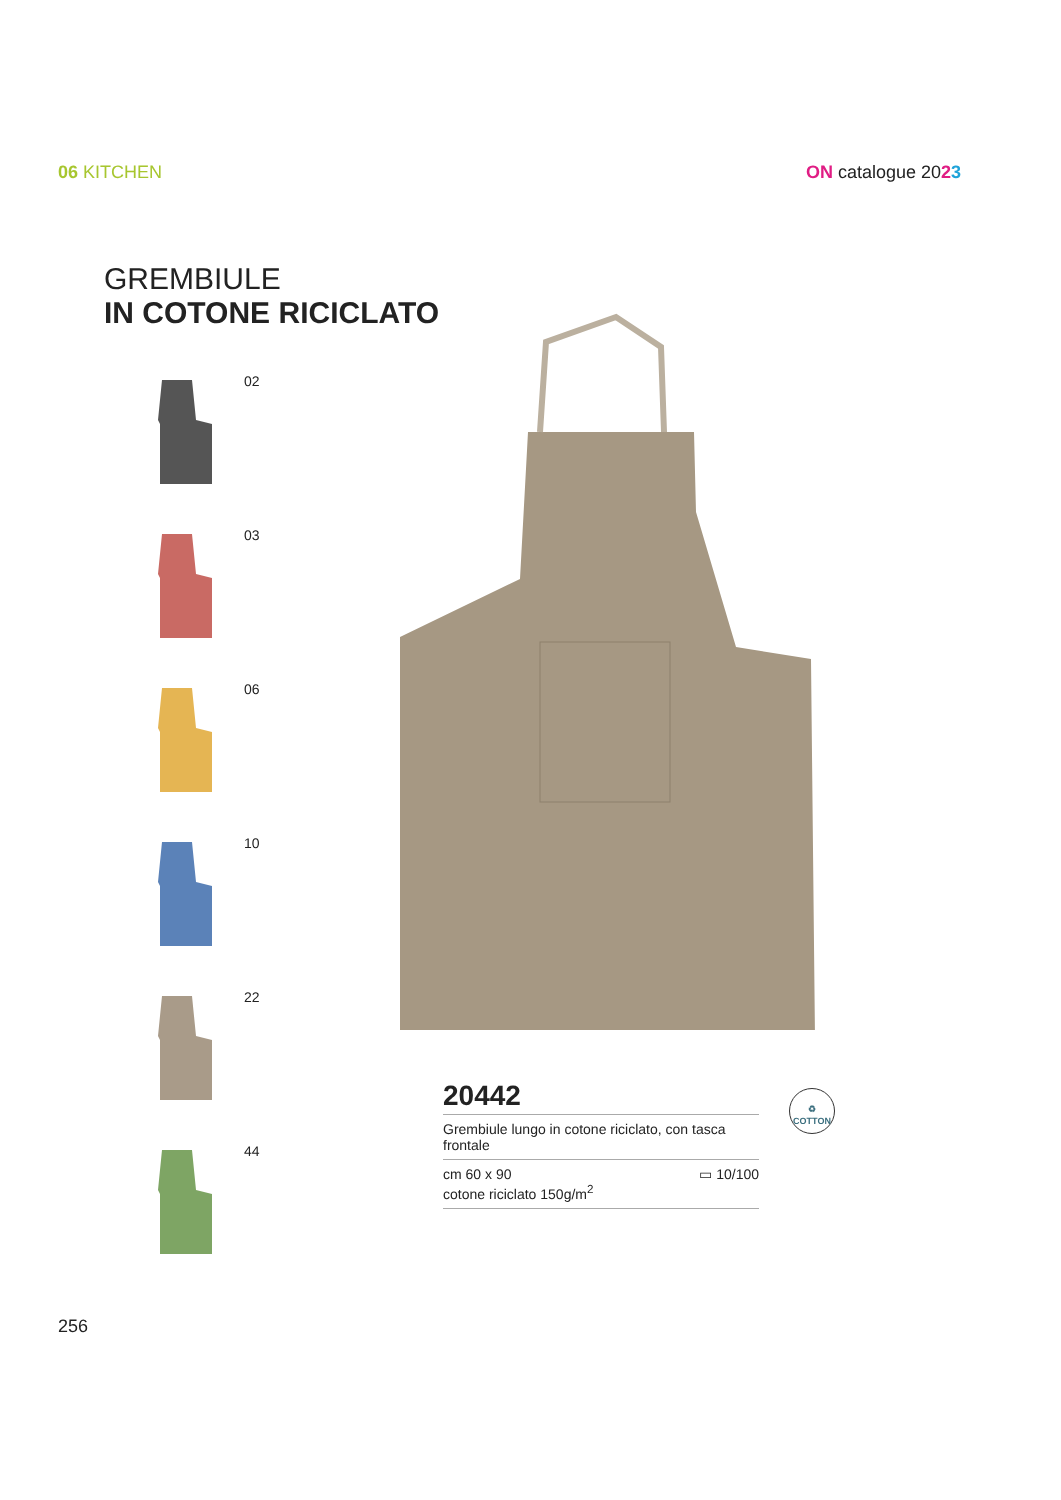06 KITCHEN ON catalogue 2023
GREMBIULE
IN COTONE RICICLATO
02
03
06
10
22
44
20442
Grembiule lungo in cotone riciclato, con tasca frontale
cm 60 x 90
cotone riciclato 150g/m<sup>2</sup> ▭ 10/100
♻
COTTON
256